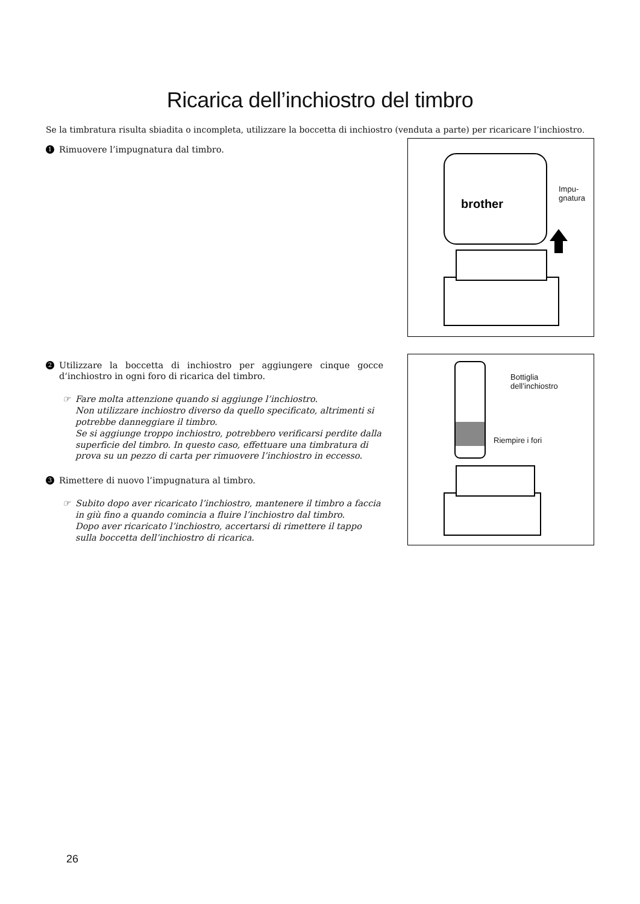Ricarica dell’inchiostro del timbro
Se la timbratura risulta sbiadita o incompleta, utilizzare la boccetta di inchiostro (venduta a parte) per ricaricare l’inchiostro.
1 Rimuovere l’impugnatura dal timbro.
brother
Impu-
gnatura
2 Utilizzare la boccetta di inchiostro per aggiungere cinque gocce d‘inchiostro in ogni foro di ricarica del timbro.
☞ Fare molta attenzione quando si aggiunge l’inchiostro.
Non utilizzare inchiostro diverso da quello specificato, altrimenti si potrebbe danneggiare il timbro.
Se si aggiunge troppo inchiostro, potrebbero verificarsi perdite dalla superficie del timbro. In questo caso, effettuare una timbratura di prova su un pezzo di carta per rimuovere l’inchiostro in eccesso.
3 Rimettere di nuovo l’impugnatura al timbro.
☞ Subito dopo aver ricaricato l’inchiostro, mantenere il timbro a faccia in giù fino a quando comincia a fluire l’inchiostro dal timbro.
Dopo aver ricaricato l’inchiostro, accertarsi di rimettere il tappo sulla boccetta dell’inchiostro di ricarica.
Bottiglia
dell’inchiostro
Riempire i fori
26